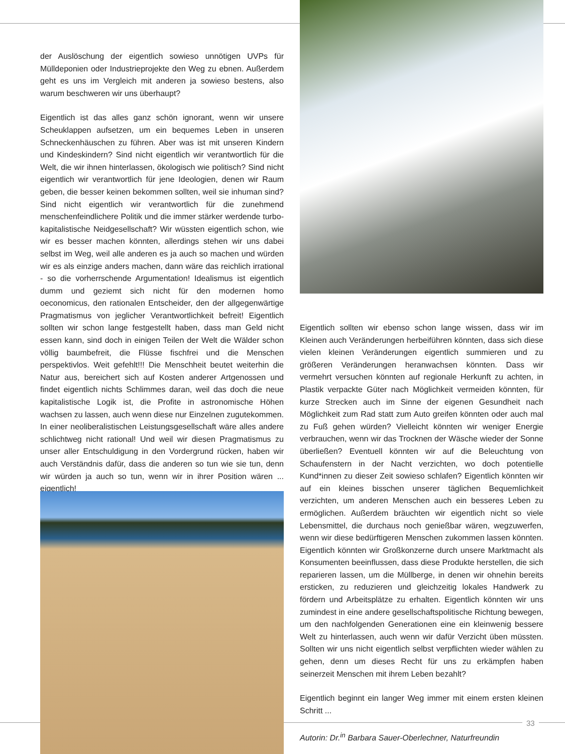der Auslöschung der eigentlich sowieso unnötigen UVPs für Mülldeponien oder Industrieprojekte den Weg zu ebnen. Außerdem geht es uns im Vergleich mit anderen ja sowieso bestens, also warum beschweren wir uns überhaupt?
Eigentlich ist das alles ganz schön ignorant, wenn wir unsere Scheuklappen aufsetzen, um ein bequemes Leben in unseren Schneckenhäuschen zu führen. Aber was ist mit unseren Kindern und Kindeskindern? Sind nicht eigentlich wir verantwortlich für die Welt, die wir ihnen hinterlassen, ökologisch wie politisch? Sind nicht eigentlich wir verantwortlich für jene Ideologien, denen wir Raum geben, die besser keinen bekommen sollten, weil sie inhuman sind? Sind nicht eigentlich wir verantwortlich für die zunehmend menschenfeindlichere Politik und die immer stärker werdende turbo-kapitalistische Neidgesellschaft? Wir wüssten eigentlich schon, wie wir es besser machen könnten, allerdings stehen wir uns dabei selbst im Weg, weil alle anderen es ja auch so machen und würden wir es als einzige anders machen, dann wäre das reichlich irrational - so die vorherrschende Argumentation! Idealismus ist eigentlich dumm und geziemt sich nicht für den modernen homo oeconomicus, den rationalen Entscheider, den der allgegenwärtige Pragmatismus von jeglicher Verantwortlichkeit befreit! Eigentlich sollten wir schon lange festgestellt haben, dass man Geld nicht essen kann, sind doch in einigen Teilen der Welt die Wälder schon völlig baumbefreit, die Flüsse fischfrei und die Menschen perspektivlos. Weit gefehlt!!! Die Menschheit beutet weiterhin die Natur aus, bereichert sich auf Kosten anderer Artgenossen und findet eigentlich nichts Schlimmes daran, weil das doch die neue kapitalistische Logik ist, die Profite in astronomische Höhen wachsen zu lassen, auch wenn diese nur Einzelnen zugutekommen. In einer neoliberalistischen Leistungsgesellschaft wäre alles andere schlichtweg nicht rational! Und weil wir diesen Pragmatismus zu unser aller Entschuldigung in den Vordergrund rücken, haben wir auch Verständnis dafür, dass die anderen so tun wie sie tun, denn wir würden ja auch so tun, wenn wir in ihrer Position wären ... eigentlich!
Eigentlich sollten wir ebenso schon lange wissen, dass wir im Kleinen auch Veränderungen herbeiführen könnten, dass sich diese vielen kleinen Veränderungen eigentlich summieren und zu größeren Veränderungen heranwachsen könnten. Dass wir vermehrt versuchen könnten auf regionale Herkunft zu achten, in Plastik verpackte Güter nach Möglichkeit vermeiden könnten, für kurze Strecken auch im Sinne der eigenen Gesundheit nach Möglichkeit zum Rad statt zum Auto greifen könnten oder auch mal zu Fuß gehen würden? Vielleicht könnten wir weniger Energie verbrauchen, wenn wir das Trocknen der Wäsche wieder der Sonne überließen? Eventuell könnten wir auf die Beleuchtung von Schaufenstern in der Nacht verzichten, wo doch potentielle Kund*innen zu dieser Zeit sowieso schlafen? Eigentlich könnten wir auf ein kleines bisschen unserer täglichen Bequemlichkeit verzichten, um anderen Menschen auch ein besseres Leben zu ermöglichen. Außerdem bräuchten wir eigentlich nicht so viele Lebensmittel, die durchaus noch genießbar wären, wegzuwerfen, wenn wir diese bedürftigeren Menschen zukommen lassen könnten. Eigentlich könnten wir Großkonzerne durch unsere Marktmacht als Konsumenten beeinflussen, dass diese Produkte herstellen, die sich reparieren lassen, um die Müllberge, in denen wir ohnehin bereits ersticken, zu reduzieren und gleichzeitig lokales Handwerk zu fördern und Arbeitsplätze zu erhalten. Eigentlich könnten wir uns zumindest in eine andere gesellschaftspolitische Richtung bewegen, um den nachfolgenden Generationen eine ein kleinwenig bessere Welt zu hinterlassen, auch wenn wir dafür Verzicht üben müssten. Sollten wir uns nicht eigentlich selbst verpflichten wieder wählen zu gehen, denn um dieses Recht für uns zu erkämpfen haben seinerzeit Menschen mit ihrem Leben bezahlt?
Eigentlich beginnt ein langer Weg immer mit einem ersten kleinen Schritt ...
Autorin: Dr.<sup>in</sup> Barbara Sauer-Oberlechner, Naturfreundin
33